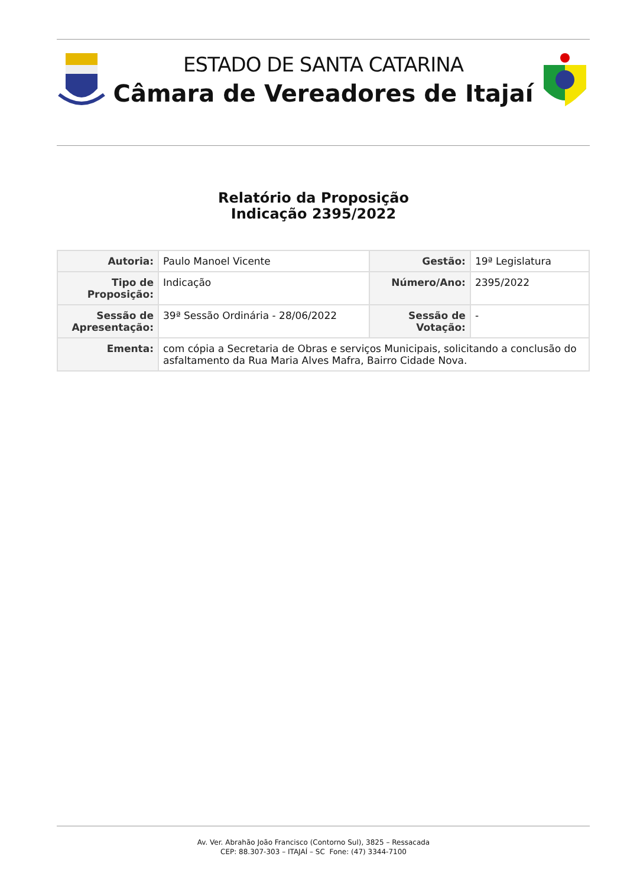ESTADO DE SANTA CATARINA
Câmara de Vereadores de Itajaí
Relatório da Proposição
Indicação 2395/2022
| Autoria: | Paulo Manoel Vicente | Gestão: | 19ª Legislatura |
| Tipo de Proposição: | Indicação | Número/Ano: | 2395/2022 |
| Sessão de Apresentação: | 39ª Sessão Ordinária - 28/06/2022 | Sessão de Votação: | - |
| Ementa: | com cópia a Secretaria de Obras e serviços Municipais, solicitando a conclusão do asfaltamento da Rua Maria Alves Mafra, Bairro Cidade Nova. | | |
Av. Ver. Abrahão João Francisco (Contorno Sul), 3825 – Ressacada
CEP: 88.307-303 – ITAJAÍ – SC Fone: (47) 3344-7100